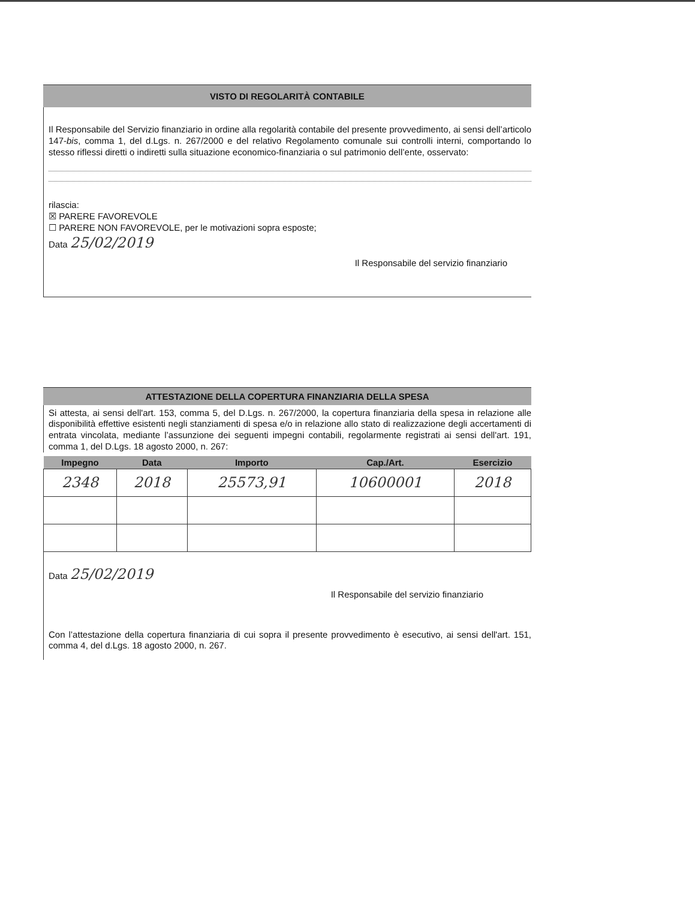VISTO DI REGOLARITÀ CONTABILE
Il Responsabile del Servizio finanziario in ordine alla regolarità contabile del presente provvedimento, ai sensi dell’articolo 147-bis, comma 1, del d.Lgs. n. 267/2000 e del relativo Regolamento comunale sui controlli interni, comportando lo stesso riflessi diretti o indiretti sulla situazione economico-finanziaria o sul patrimonio dell’ente, osservato:
rilascia:
☒ PARERE FAVOREVOLE
☐ PARERE NON FAVOREVOLE, per le motivazioni sopra esposte;
Data 25/02/2019
Il Responsabile del servizio finanziario
ATTESTAZIONE DELLA COPERTURA FINANZIARIA DELLA SPESA
Si attesta, ai sensi dell'art. 153, comma 5, del D.Lgs. n. 267/2000, la copertura finanziaria della spesa in relazione alle disponibilità effettive esistenti negli stanziamenti di spesa e/o in relazione allo stato di realizzazione degli accertamenti di entrata vincolata, mediante l’assunzione dei seguenti impegni contabili, regolarmente registrati ai sensi dell'art. 191, comma 1, del D.Lgs. 18 agosto 2000, n. 267:
| Impegno | Data | Importo | Cap./Art. | Esercizio |
| --- | --- | --- | --- | --- |
| 2348 | 2018 | 25573,91 | 10600001 | 2018 |
Data 25/02/2019
Il Responsabile del servizio finanziario
Con l’attestazione della copertura finanziaria di cui sopra il presente provvedimento è esecutivo, ai sensi dell'art. 151, comma 4, del d.Lgs. 18 agosto 2000, n. 267.